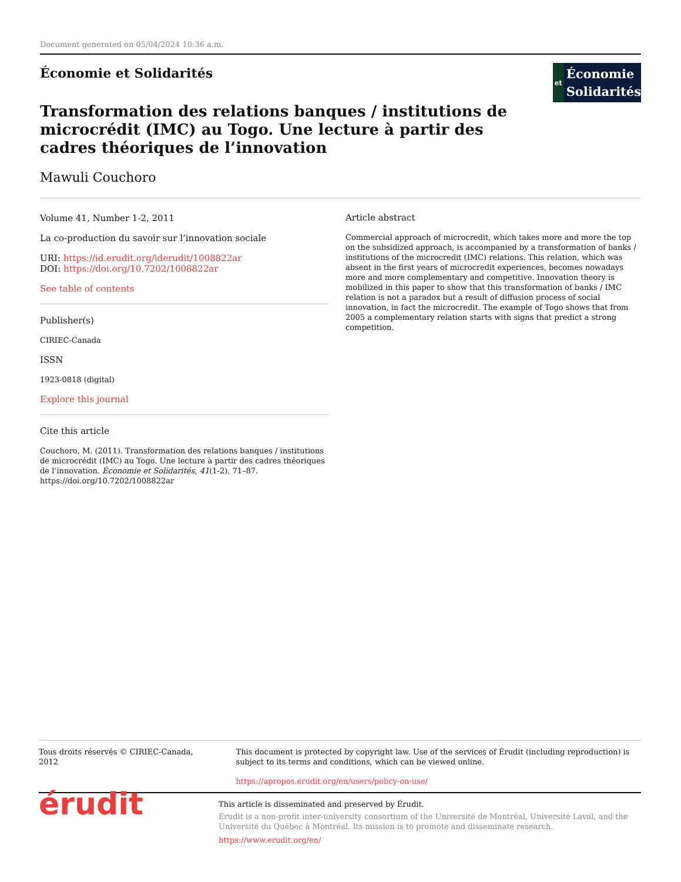Document generated on 05/04/2024 10:36 a.m.
Économie et Solidarités
et
Économie
Solidarités
Transformation des relations banques / institutions de microcrédit (IMC) au Togo. Une lecture à partir des cadres théoriques de l’innovation
Mawuli Couchoro
Volume 41, Number 1-2, 2011
La co-production du savoir sur l’innovation sociale
URI: https://id.erudit.org/iderudit/1008822ar
DOI: https://doi.org/10.7202/1008822ar
See table of contents
Publisher(s)
CIRIEC-Canada
ISSN
1923-0818 (digital)
Explore this journal
Cite this article
Couchoro, M. (2011). Transformation des relations banques / institutions de microcrédit (IMC) au Togo. Une lecture à partir des cadres théoriques de l’innovation. Économie et Solidarités, 41(1-2), 71–87. https://doi.org/10.7202/1008822ar
Article abstract
Commercial approach of microcredit, which takes more and more the top on the subsidized approach, is accompanied by a transformation of banks / institutions of the microcredit (IMC) relations. This relation, which was absent in the first years of microcredit experiences, becomes nowadays more and more complementary and competitive. Innovation theory is mobilized in this paper to show that this transformation of banks / IMC relation is not a paradox but a result of diffusion process of social innovation, in fact the microcredit. The example of Togo shows that from 2005 a complementary relation starts with signs that predict a strong competition.
Tous droits réservés © CIRIEC-Canada, 2012 This document is protected by copyright law. Use of the services of Érudit (including reproduction) is subject to its terms and conditions, which can be viewed online.
https://apropos.erudit.org/en/users/policy-on-use/
érudit
This article is disseminated and preserved by Érudit.
Érudit is a non-profit inter-university consortium of the Université de Montréal, Université Laval, and the Université du Québec à Montréal. Its mission is to promote and disseminate research.
https://www.erudit.org/en/